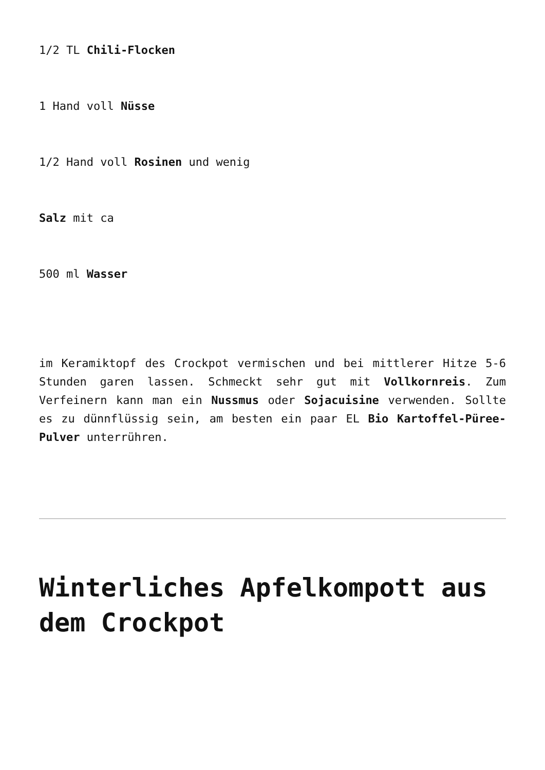1/2 TL Chili-Flocken
1 Hand voll Nüsse
1/2 Hand voll Rosinen und wenig
Salz mit ca
500 ml Wasser
im Keramiktopf des Crockpot vermischen und bei mittlerer Hitze 5-6 Stunden garen lassen. Schmeckt sehr gut mit Vollkornreis. Zum Verfeinern kann man ein Nussmus oder Sojacuisine verwenden. Sollte es zu dünnflüssig sein, am besten ein paar EL Bio Kartoffel-Püree-Pulver unterrühren.
Winterliches Apfelkompott aus dem Crockpot